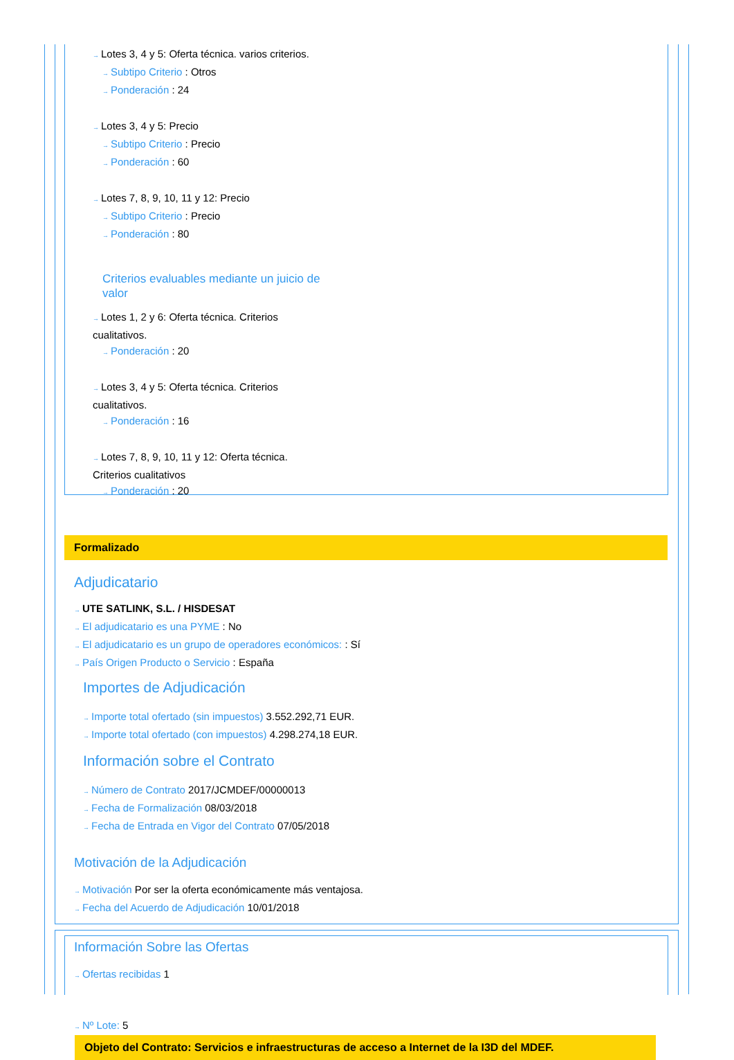→ Lotes 3, 4 y 5: Oferta técnica. varios criterios.
→ Subtipo Criterio : Otros
→ Ponderación : 24
→ Lotes 3, 4 y 5: Precio
→ Subtipo Criterio : Precio
→ Ponderación : 60
→ Lotes 7, 8, 9, 10, 11 y 12: Precio
→ Subtipo Criterio : Precio
→ Ponderación : 80
Criterios evaluables mediante un juicio de valor
→ Lotes 1, 2 y 6: Oferta técnica. Criterios cualitativos.
→ Ponderación : 20
→ Lotes 3, 4 y 5: Oferta técnica. Criterios cualitativos.
→ Ponderación : 16
→ Lotes 7, 8, 9, 10, 11 y 12: Oferta técnica. Criterios cualitativos
→ Ponderación : 20
Formalizado
Adjudicatario
→ UTE SATLINK, S.L. / HISDESAT
→ El adjudicatario es una PYME : No
→ El adjudicatario es un grupo de operadores económicos: : Sí
→ País Origen Producto o Servicio : España
Importes de Adjudicación
→ Importe total ofertado (sin impuestos) 3.552.292,71 EUR.
→ Importe total ofertado (con impuestos) 4.298.274,18 EUR.
Información sobre el Contrato
→ Número de Contrato 2017/JCMDEF/00000013
→ Fecha de Formalización 08/03/2018
→ Fecha de Entrada en Vigor del Contrato 07/05/2018
Motivación de la Adjudicación
→ Motivación Por ser la oferta económicamente más ventajosa.
→ Fecha del Acuerdo de Adjudicación 10/01/2018
Información Sobre las Ofertas
→ Ofertas recibidas 1
→ Nº Lote: 5
Objeto del Contrato: Servicios e infraestructuras de acceso a Internet de la I3D del MDEF.